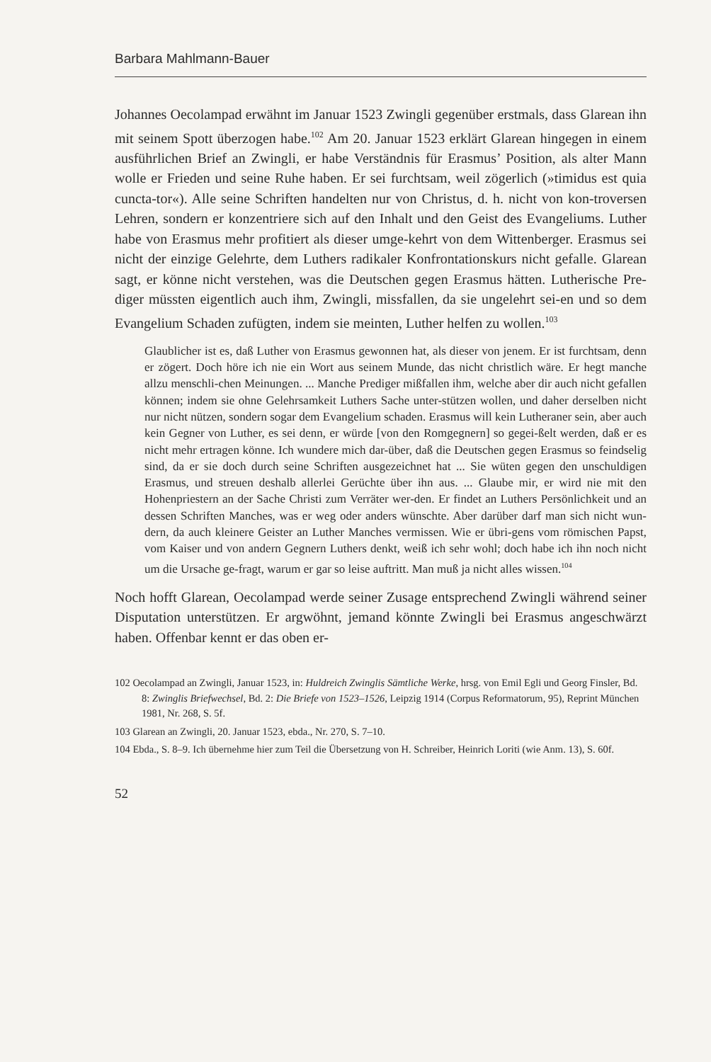Barbara Mahlmann-Bauer
Johannes Oecolampad erwähnt im Januar 1523 Zwingli gegenüber erstmals, dass Glarean ihn mit seinem Spott überzogen habe.<sup>102</sup> Am 20. Januar 1523 erklärt Glarean hingegen in einem ausführlichen Brief an Zwingli, er habe Verständnis für Erasmus’ Position, als alter Mann wolle er Frieden und seine Ruhe haben. Er sei furchtsam, weil zögerlich (»timidus est quia cuncta-tor«). Alle seine Schriften handelten nur von Christus, d. h. nicht von kon-troversen Lehren, sondern er konzentriere sich auf den Inhalt und den Geist des Evangeliums. Luther habe von Erasmus mehr profitiert als dieser umge-kehrt von dem Wittenberger. Erasmus sei nicht der einzige Gelehrte, dem Luthers radikaler Konfrontationskurs nicht gefalle. Glarean sagt, er könne nicht verstehen, was die Deutschen gegen Erasmus hätten. Lutherische Pre-diger müssten eigentlich auch ihm, Zwingli, missfallen, da sie ungelehrt sei-en und so dem Evangelium Schaden zufügten, indem sie meinten, Luther helfen zu wollen.<sup>103</sup>
Glaublicher ist es, daß Luther von Erasmus gewonnen hat, als dieser von jenem. Er ist furchtsam, denn er zögert. Doch höre ich nie ein Wort aus seinem Munde, das nicht christlich wäre. Er hegt manche allzu menschli-chen Meinungen. ... Manche Prediger mißfallen ihm, welche aber dir auch nicht gefallen können; indem sie ohne Gelehrsamkeit Luthers Sache unter-stützen wollen, und daher derselben nicht nur nicht nützen, sondern sogar dem Evangelium schaden. Erasmus will kein Lutheraner sein, aber auch kein Gegner von Luther, es sei denn, er würde [von den Romgegnern] so gegei-ßelt werden, daß er es nicht mehr ertragen könne. Ich wundere mich dar-über, daß die Deutschen gegen Erasmus so feindselig sind, da er sie doch durch seine Schriften ausgezeichnet hat ... Sie wüten gegen den unschuldigen Erasmus, und streuen deshalb allerlei Gerüchte über ihn aus. ... Glaube mir, er wird nie mit den Hohenpriestern an der Sache Christi zum Verräter wer-den. Er findet an Luthers Persönlichkeit und an dessen Schriften Manches, was er weg oder anders wünschte. Aber darüber darf man sich nicht wun-dern, da auch kleinere Geister an Luther Manches vermissen. Wie er übri-gens vom römischen Papst, vom Kaiser und von andern Gegnern Luthers denkt, weiß ich sehr wohl; doch habe ich ihn noch nicht um die Ursache ge-fragt, warum er gar so leise auftritt. Man muß ja nicht alles wissen.<sup>104</sup>
Noch hofft Glarean, Oecolampad werde seiner Zusage entsprechend Zwingli während seiner Disputation unterstützen. Er argwöhnt, jemand könnte Zwingli bei Erasmus angeschwärzt haben. Offenbar kennt er das oben er-
102 Oecolampad an Zwingli, Januar 1523, in: Huldreich Zwinglis Sämtliche Werke, hrsg. von Emil Egli und Georg Finsler, Bd. 8: Zwinglis Briefwechsel, Bd. 2: Die Briefe von 1523–1526, Leipzig 1914 (Corpus Reformatorum, 95), Reprint München 1981, Nr. 268, S. 5f.
103 Glarean an Zwingli, 20. Januar 1523, ebda., Nr. 270, S. 7–10.
104 Ebda., S. 8–9. Ich übernehme hier zum Teil die Übersetzung von H. Schreiber, Heinrich Loriti (wie Anm. 13), S. 60f.
52